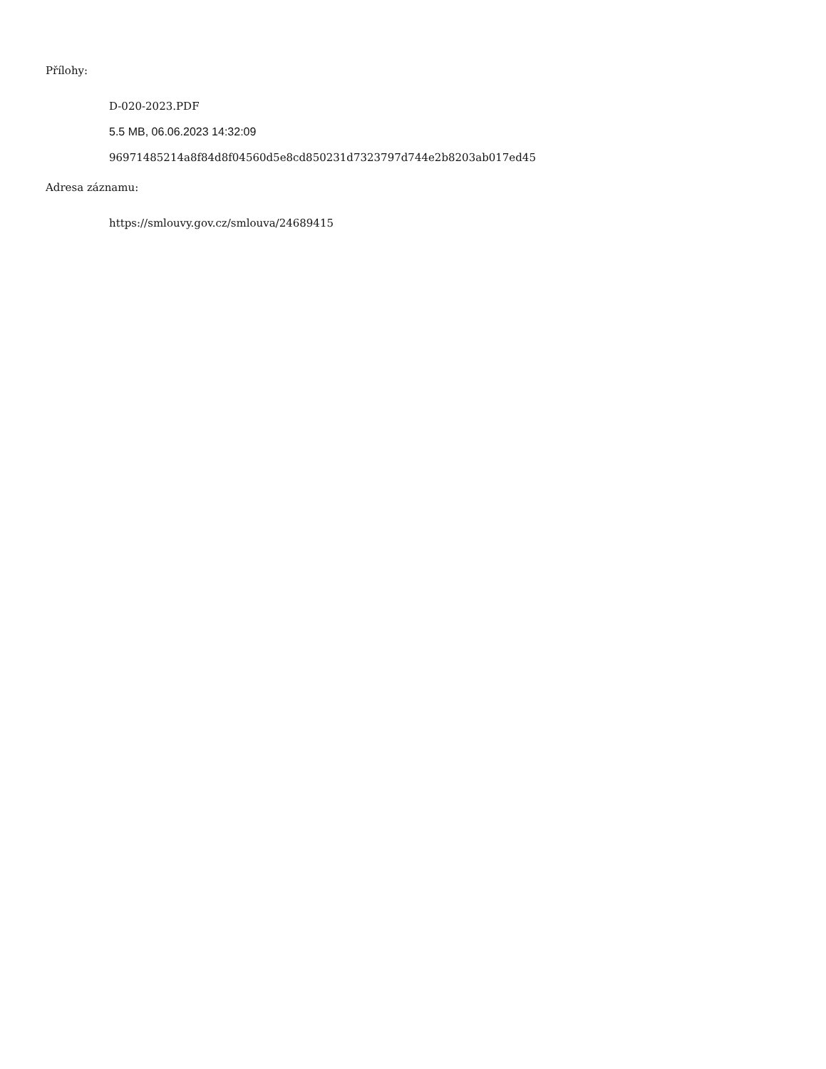Přílohy:
D-020-2023.PDF
5.5 MB, 06.06.2023 14:32:09
96971485214a8f84d8f04560d5e8cd850231d7323797d744e2b8203ab017ed45
Adresa záznamu:
https://smlouvy.gov.cz/smlouva/24689415